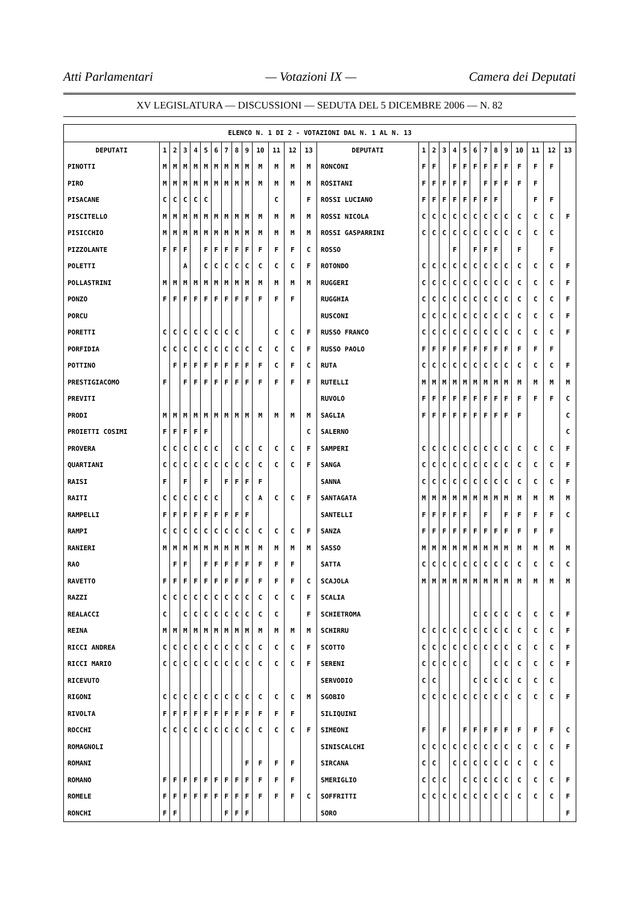Atti Parlamentari — Votazioni IX — Camera dei Deputati
XV LEGISLATURA — DISCUSSIONI — SEDUTA DEL 5 DICEMBRE 2006 — N. 82
| ELENCO N. 1 DI 2 - VOTAZIONI DAL N. 1 AL N. 13 | | | | | | | | | | | | | | | | | | | | | | | | | | | |
| --- | --- | --- | --- | --- | --- | --- | --- | --- | --- | --- | --- | --- | --- | --- | --- | --- | --- | --- | --- | --- | --- | --- | --- | --- | --- | --- | --- |
| DEPUTATI | 1 | 2 | 3 | 4 | 5 | 6 | 7 | 8 | 9 | 10 | 11 | 12 | 13 | DEPUTATI | 1 | 2 | 3 | 4 | 5 | 6 | 7 | 8 | 9 | 10 | 11 | 12 | 13 |
| PINOTTI | M | M | M | M | M | M | M | M | M | M | M | M | M | RONCONI | F | F | | F | F | F | F | F | F | F | F | F | |
| PIRO | M | M | M | M | M | M | M | M | M | M | M | M | M | ROSITANI | F | F | F | F | F | | F | F | F | F | F | | |
| PISACANE | C | C | C | C | C | | | | | | C | | F | ROSSI LUCIANO | F | F | F | F | F | F | F | F | | | F | F | |
| PISCITELLO | M | M | M | M | M | M | M | M | M | M | M | M | M | ROSSI NICOLA | C | C | C | C | C | C | C | C | C | C | C | C | F |
| PISICCHIO | M | M | M | M | M | M | M | M | M | M | M | M | M | ROSSI GASPARRINI | C | C | C | C | C | C | C | C | C | C | C | C | |
| PIZZOLANTE | F | F | F | | F | F | F | F | F | F | F | F | C | ROSSO | | | | F | | F | F | F | | F | | F | |
| POLETTI | | | A | | C | C | C | C | C | C | C | C | F | ROTONDO | C | C | C | C | C | C | C | C | C | C | C | C | F |
| POLLASTRINI | M | M | M | M | M | M | M | M | M | M | M | M | M | RUGGERI | C | C | C | C | C | C | C | C | C | C | C | C | F |
| PONZO | F | F | F | F | F | F | F | F | F | F | F | F | | RUGGHIA | C | C | C | C | C | C | C | C | C | C | C | C | F |
| PORCU | | | | | | | | | | | | | | RUSCONI | C | C | C | C | C | C | C | C | C | C | C | C | F |
| PORETTI | C | C | C | C | C | C | C | C | | | C | C | F | RUSSO FRANCO | C | C | C | C | C | C | C | C | C | C | C | C | F |
| PORFIDIA | C | C | C | C | C | C | C | C | C | C | C | C | F | RUSSO PAOLO | F | F | F | F | F | F | F | F | F | F | F | F | |
| POTTINO | | F | F | F | F | F | F | F | F | F | C | F | C | RUTA | C | C | C | C | C | C | C | C | C | C | C | C | F |
| PRESTIGIACOMO | F | | F | F | F | F | F | F | F | F | F | F | F | RUTELLI | M | M | M | M | M | M | M | M | M | M | M | M | M |
| PREVITI | | | | | | | | | | | | | | RUVOLO | F | F | F | F | F | F | F | F | F | F | F | F | C |
| PRODI | M | M | M | M | M | M | M | M | M | M | M | M | M | SAGLIA | F | F | F | F | F | F | F | F | F | F | | | C |
| PROIETTI COSIMI | F | F | F | F | F | | | | | | | | C | SALERNO | | | | | | | | | | | | | C |
| PROVERA | C | C | C | C | C | C | | C | C | C | C | C | F | SAMPERI | C | C | C | C | C | C | C | C | C | C | C | C | F |
| QUARTIANI | C | C | C | C | C | C | C | C | C | C | C | C | F | SANGA | C | C | C | C | C | C | C | C | C | C | C | C | F |
| RAISI | F | | F | | F | | F | F | F | F | | | | SANNA | C | C | C | C | C | C | C | C | C | C | C | C | F |
| RAITI | C | C | C | C | C | C | | | C | A | C | C | F | SANTAGATA | M | M | M | M | M | M | M | M | M | M | M | M | M |
| RAMPELLI | F | F | F | F | F | F | F | F | F | | | | | SANTELLI | F | F | F | F | F | | F | | F | F | F | F | C |
| RAMPI | C | C | C | C | C | C | C | C | C | C | C | C | F | SANZA | F | F | F | F | F | F | F | F | F | F | F | F | |
| RANIERI | M | M | M | M | M | M | M | M | M | M | M | M | M | SASSO | M | M | M | M | M | M | M | M | M | M | M | M | M |
| RAO | | F | F | | F | F | F | F | F | F | F | F | | SATTA | C | C | C | C | C | C | C | C | C | C | C | C | C |
| RAVETTO | F | F | F | F | F | F | F | F | F | F | F | F | C | SCAJOLA | M | M | M | M | M | M | M | M | M | M | M | M | M |
| RAZZI | C | C | C | C | C | C | C | C | C | C | C | C | F | SCALIA | | | | | | | | | | | | | |
| REALACCI | C | | C | C | C | C | C | C | C | C | C | | F | SCHIETROMA | | | | | | C | C | C | C | C | C | C | F |
| REINA | M | M | M | M | M | M | M | M | M | M | M | M | M | SCHIRRU | C | C | C | C | C | C | C | C | C | C | C | C | F |
| RICCI ANDREA | C | C | C | C | C | C | C | C | C | C | C | C | F | SCOTTO | C | C | C | C | C | C | C | C | C | C | C | C | F |
| RICCI MARIO | C | C | C | C | C | C | C | C | C | C | C | C | F | SERENI | C | C | C | C | C | | | C | C | C | C | C | F |
| RICEVUTO | | | | | | | | | | | | | | SERVODIO | C | C | | | | C | C | C | C | C | C | C | |
| RIGONI | C | C | C | C | C | C | C | C | C | C | C | C | M | SGOBIO | C | C | C | C | C | C | C | C | C | C | C | C | F |
| RIVOLTA | F | F | F | F | F | F | F | F | F | F | F | F | | SILIQUINI | | | | | | | | | | | | | |
| ROCCHI | C | C | C | C | C | C | C | C | C | C | C | C | F | SIMEONI | F | | F | | F | F | F | F | F | F | F | F | C |
| ROMAGNOLI | | | | | | | | | | | | | | SINISCALCHI | C | C | C | C | C | C | C | C | C | C | C | C | F |
| ROMANI | | | | | | | | | F | F | F | F | | SIRCANA | C | C | | C | C | C | C | C | C | C | C | C | |
| ROMANO | F | F | F | F | F | F | F | F | F | F | F | F | | SMERIGLIO | C | C | C | | C | C | C | C | C | C | C | C | F |
| ROMELE | F | F | F | F | F | F | F | F | F | F | F | F | C | SOFFRITTI | C | C | C | C | C | C | C | C | C | C | C | C | F |
| RONCHI | F | F | | | | | F | F | F | | | | | SORO | | | | | | | | | | | | | F |